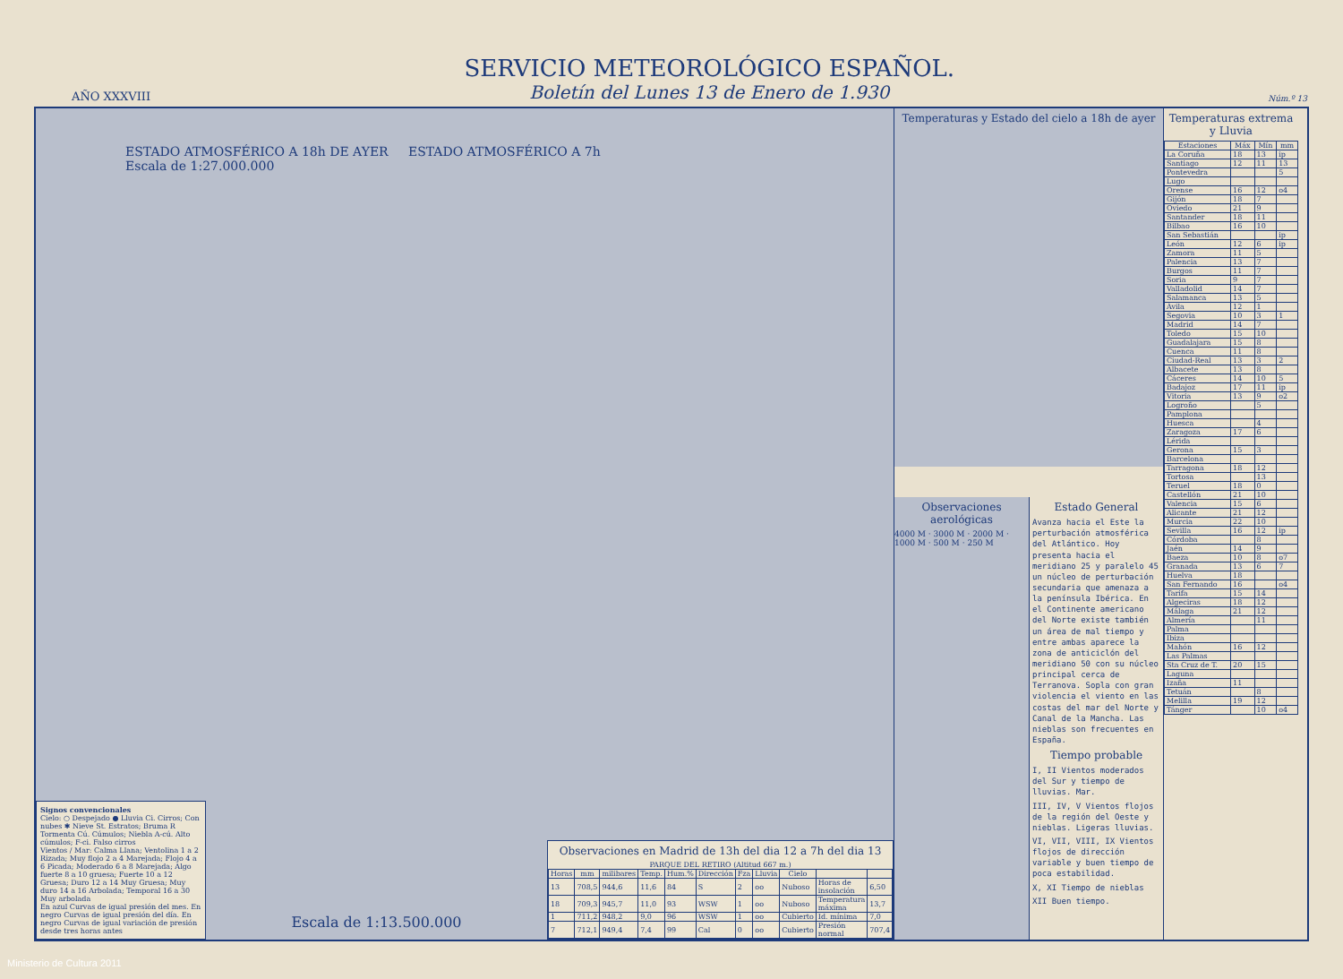AÑO XXXVIII
SERVICIO METEOROLÓGICO ESPAÑOL.
Boletín del Lunes 13 de Enero de 1.930
Núm.º 13
ESTADO ATMOSFÉRICO A 18h DE AYER ESTADO ATMOSFÉRICO A 7h
Escala de 1:27.000.000
Signos convencionales
Cielo: ○ Despejado ● Lluvia Ci. Cirros; Con nubes ✱ Nieve St. Estratos; Bruma R Tormenta Cú. Cúmulos; Niebla A-cú. Alto cúmulos; F-ci. Falso cirros
Vientos / Mar: Calma Llana; Ventolina 1 a 2 Rizada; Muy flojo 2 a 4 Marejada; Flojo 4 a 6 Picada; Moderado 6 a 8 Marejada; Algo fuerte 8 a 10 gruesa; Fuerte 10 a 12 Gruesa; Duro 12 a 14 Muy Gruesa; Muy duro 14 a 16 Arbolada; Temporal 16 a 30 Muy arbolada
En azul Curvas de igual presión del mes. En negro Curvas de igual presión del día. En negro Curvas de igual variación de presión desde tres horas antes
Escala de 1:13.500.000
Observaciones en Madrid de 13h del dia 12 a 7h del dia 13
PARQUE DEL RETIRO (Altitud 667 m.)
| Horas | mm | milibares | Temp. | Hum.% | Dirección | Fza | Lluvia | Cielo | | |
| --- | --- | --- | --- | --- | --- | --- | --- | --- | --- | --- |
| 13 | 708,5 | 944,6 | 11,6 | 84 | S | 2 | oo | Nuboso | Horas de insolación | 6,50 |
| 18 | 709,3 | 945,7 | 11,0 | 93 | WSW | 1 | oo | Nuboso | Temperatura máxima | 13,7 |
| 1 | 711,2 | 948,2 | 9,0 | 96 | WSW | 1 | oo | Cubierto | Id. mínima | 7,0 |
| 7 | 712,1 | 949,4 | 7,4 | 99 | Cal | 0 | oo | Cubierto | Presión normal | 707,4 |
Temperaturas y Estado del cielo a 18h de ayer
Observaciones aerológicas
4000 M · 3000 M · 2000 M · 1000 M · 500 M · 250 M
Estado General
Avanza hacia el Este la perturbación atmosférica del Atlántico. Hoy presenta hacia el meridiano 25 y paralelo 45 un núcleo de perturbación secundaria que amenaza a la península Ibérica. En el Continente americano del Norte existe también un área de mal tiempo y entre ambas aparece la zona de anticiclón del meridiano 50 con su núcleo principal cerca de Terranova. Sopla con gran violencia el viento en las costas del mar del Norte y Canal de la Mancha. Las nieblas son frecuentes en España.
Tiempo probable
I, II Vientos moderados del Sur y tiempo de lluvias. Mar.
III, IV, V Vientos flojos de la región del Oeste y nieblas. Ligeras lluvias.
VI, VII, VIII, IX Vientos flojos de dirección variable y buen tiempo de poca estabilidad.
X, XI Tiempo de nieblas
XII Buen tiempo.
Temperaturas extrema y Lluvia
| Estaciones | Máx | Mín | mm |
| --- | --- | --- | --- |
| La Coruña | 18 | 13 | ip |
| Santiago | 12 | 11 | 13 |
| Pontevedra | | | 5 |
| Lugo | | | |
| Orense | 16 | 12 | o4 |
| Gijón | 18 | 7 | |
| Oviedo | 21 | 9 | |
| Santander | 18 | 11 | |
| Bilbao | 16 | 10 | |
| San Sebastián | | | ip |
| León | 12 | 6 | ip |
| Zamora | 11 | 5 | |
| Palencia | 13 | 7 | |
| Burgos | 11 | 7 | |
| Soria | 9 | 7 | |
| Valladolid | 14 | 7 | |
| Salamanca | 13 | 5 | |
| Ávila | 12 | 1 | |
| Segovia | 10 | 3 | 1 |
| Madrid | 14 | 7 | |
| Toledo | 15 | 10 | |
| Guadalajara | 15 | 8 | |
| Cuenca | 11 | 8 | |
| Ciudad-Real | 13 | 3 | 2 |
| Albacete | 13 | 8 | |
| Cáceres | 14 | 10 | 5 |
| Badajoz | 17 | 11 | ip |
| Vitoria | 13 | 9 | o2 |
| Logroño | | 5 | |
| Pamplona | | | |
| Huesca | | 4 | |
| Zaragoza | 17 | 6 | |
| Lérida | | | |
| Gerona | 15 | 3 | |
| Barcelona | | | |
| Tarragona | 18 | 12 | |
| Tortosa | | 13 | |
| Teruel | 18 | 0 | |
| Castellón | 21 | 10 | |
| Valencia | 15 | 6 | |
| Alicante | 21 | 12 | |
| Murcia | 22 | 10 | |
| Sevilla | 16 | 12 | ip |
| Córdoba | | 8 | |
| Jaén | 14 | 9 | |
| Baeza | 10 | 8 | o7 |
| Granada | 13 | 6 | 7 |
| Huelva | 18 | | |
| San Fernando | 16 | | o4 |
| Tarifa | 15 | 14 | |
| Algeciras | 18 | 12 | |
| Málaga | 21 | 12 | |
| Almería | | 11 | |
| Palma | | | |
| Ibiza | | | |
| Mahón | 16 | 12 | |
| Las Palmas | | | |
| Sta Cruz de T. | 20 | 15 | |
| Laguna | | | |
| Izaña | 11 | | |
| Tetuán | | 8 | |
| Melilla | 19 | 12 | |
| Tánger | | 10 | o4 |
Ministerio de Cultura 2011